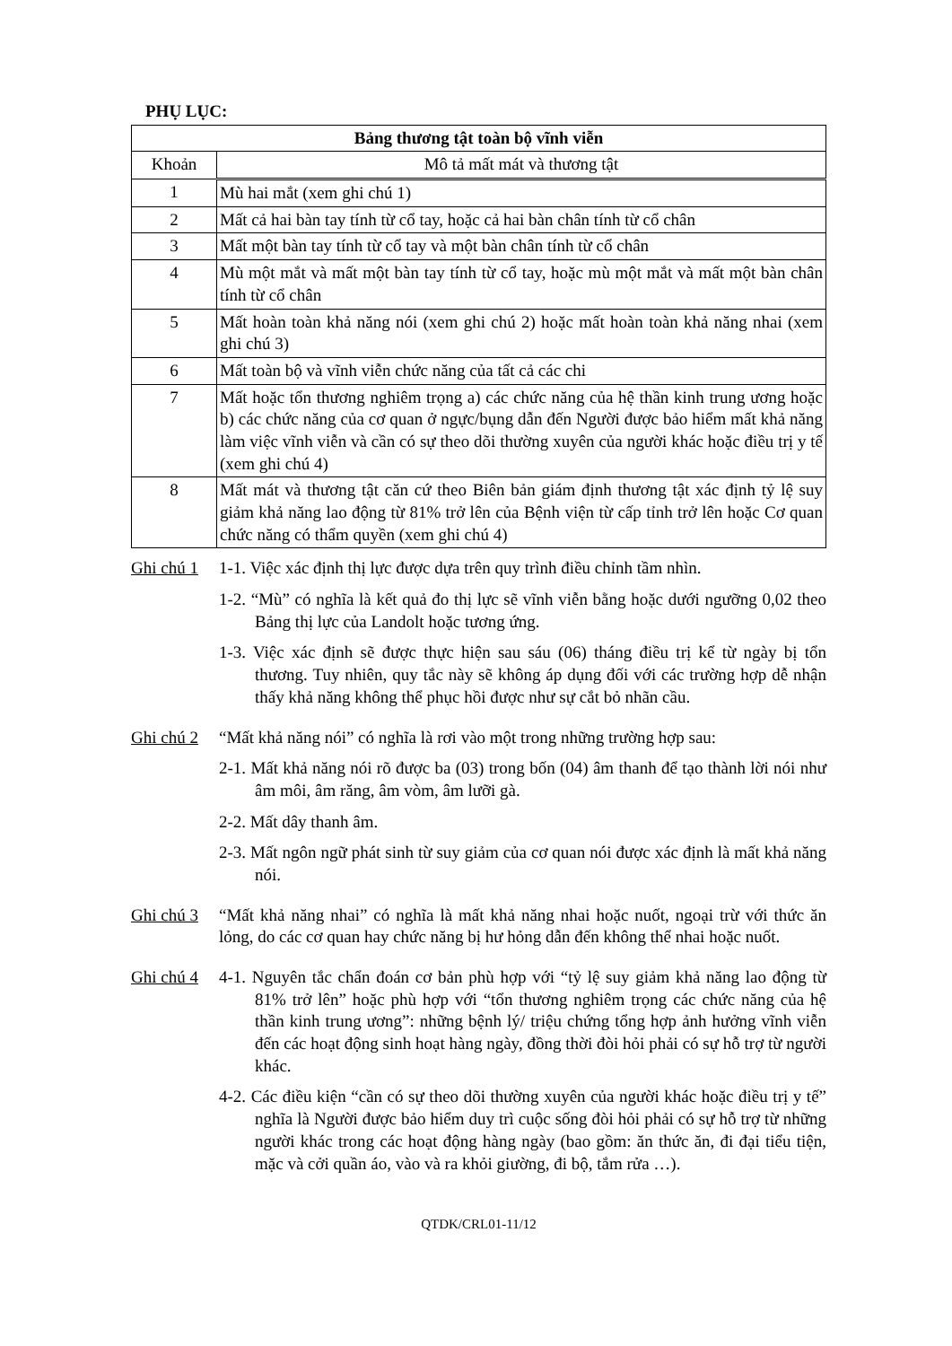PHỤ LỤC:
| Bảng thương tật toàn bộ vĩnh viễn | |
| --- | --- |
| Khoản | Mô tả mất mát và thương tật |
| 1 | Mù hai mắt (xem ghi chú 1) |
| 2 | Mất cả hai bàn tay tính từ cổ tay, hoặc cả hai bàn chân tính từ cổ chân |
| 3 | Mất một bàn tay tính từ cổ tay và một bàn chân tính từ cổ chân |
| 4 | Mù một mắt và mất một bàn tay tính từ cổ tay, hoặc mù một mắt và mất một bàn chân tính từ cổ chân |
| 5 | Mất hoàn toàn khả năng nói (xem ghi chú 2) hoặc mất hoàn toàn khả năng nhai (xem ghi chú 3) |
| 6 | Mất toàn bộ và vĩnh viễn chức năng của tất cả các chi |
| 7 | Mất hoặc tổn thương nghiêm trọng a) các chức năng của hệ thần kinh trung ương hoặc b) các chức năng của cơ quan ở ngực/bụng dẫn đến Người được bảo hiểm mất khả năng làm việc vĩnh viễn và cần có sự theo dõi thường xuyên của người khác hoặc điều trị y tế (xem ghi chú 4) |
| 8 | Mất mát và thương tật căn cứ theo Biên bản giám định thương tật xác định tỷ lệ suy giảm khả năng lao động từ 81% trở lên của Bệnh viện từ cấp tỉnh trở lên hoặc Cơ quan chức năng có thẩm quyền (xem ghi chú 4) |
Ghi chú 1
1-1. Việc xác định thị lực được dựa trên quy trình điều chỉnh tầm nhìn.
1-2. “Mù” có nghĩa là kết quả đo thị lực sẽ vĩnh viễn bằng hoặc dưới ngưỡng 0,02 theo Bảng thị lực của Landolt hoặc tương ứng.
1-3. Việc xác định sẽ được thực hiện sau sáu (06) tháng điều trị kể từ ngày bị tổn thương. Tuy nhiên, quy tắc này sẽ không áp dụng đối với các trường hợp dễ nhận thấy khả năng không thể phục hồi được như sự cắt bỏ nhãn cầu.
Ghi chú 2
“Mất khả năng nói” có nghĩa là rơi vào một trong những trường hợp sau:
2-1. Mất khả năng nói rõ được ba (03) trong bốn (04) âm thanh để tạo thành lời nói như âm môi, âm răng, âm vòm, âm lưỡi gà.
2-2. Mất dây thanh âm.
2-3. Mất ngôn ngữ phát sinh từ suy giảm của cơ quan nói được xác định là mất khả năng nói.
Ghi chú 3
“Mất khả năng nhai” có nghĩa là mất khả năng nhai hoặc nuốt, ngoại trừ với thức ăn lỏng, do các cơ quan hay chức năng bị hư hỏng dẫn đến không thể nhai hoặc nuốt.
Ghi chú 4
4-1. Nguyên tắc chẩn đoán cơ bản phù hợp với “tỷ lệ suy giảm khả năng lao động từ 81% trở lên” hoặc phù hợp với “tổn thương nghiêm trọng các chức năng của hệ thần kinh trung ương”: những bệnh lý/ triệu chứng tổng hợp ảnh hưởng vĩnh viễn đến các hoạt động sinh hoạt hàng ngày, đồng thời đòi hỏi phải có sự hỗ trợ từ người khác.
4-2. Các điều kiện “cần có sự theo dõi thường xuyên của người khác hoặc điều trị y tế” nghĩa là Người được bảo hiểm duy trì cuộc sống đòi hỏi phải có sự hỗ trợ từ những người khác trong các hoạt động hàng ngày (bao gồm: ăn thức ăn, đi đại tiểu tiện, mặc và cởi quần áo, vào và ra khỏi giường, đi bộ, tắm rửa …).
QTDK/CRL01-11/12